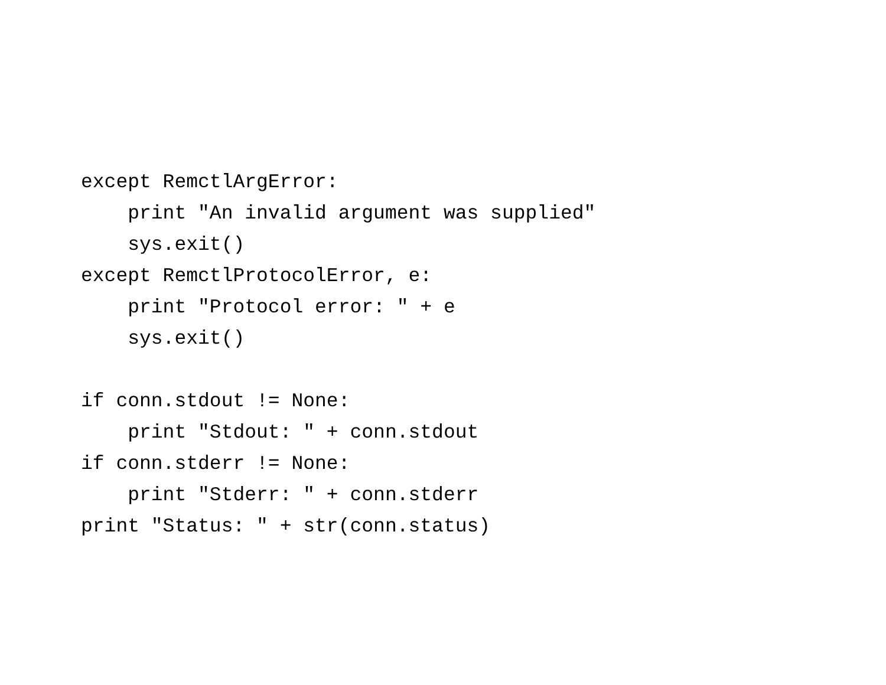except RemctlArgError:
    print "An invalid argument was supplied"
    sys.exit()
except RemctlProtocolError, e:
    print "Protocol error: " + e
    sys.exit()

if conn.stdout != None:
    print "Stdout: " + conn.stdout
if conn.stderr != None:
    print "Stderr: " + conn.stderr
print "Status: " + str(conn.status)